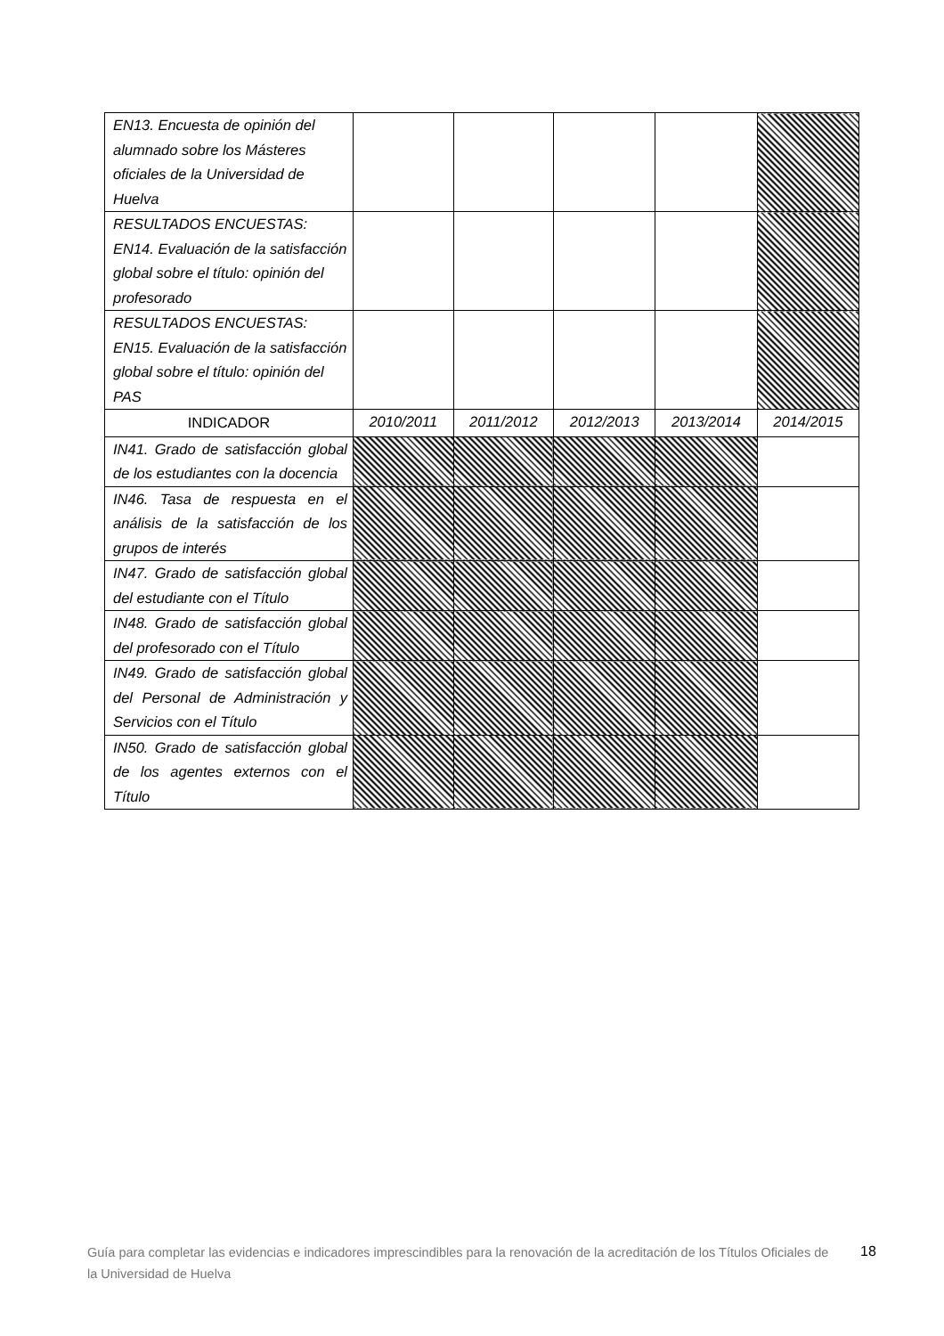| EN13. Encuesta de opinión del alumnado sobre los Másteres oficiales de la Universidad de Huelva | | | | | |
| RESULTADOS ENCUESTAS: EN14. Evaluación de la satisfacción global sobre el título: opinión del profesorado | | | | | |
| RESULTADOS ENCUESTAS: EN15. Evaluación de la satisfacción global sobre el título: opinión del PAS | | | | | |
| INDICADOR | 2010/2011 | 2011/2012 | 2012/2013 | 2013/2014 | 2014/2015 |
| IN41. Grado de satisfacción global de los estudiantes con la docencia | | | | | |
| IN46. Tasa de respuesta en el análisis de la satisfacción de los grupos de interés | | | | | |
| IN47. Grado de satisfacción global del estudiante con el Título | | | | | |
| IN48. Grado de satisfacción global del profesorado con el Título | | | | | |
| IN49. Grado de satisfacción global del Personal de Administración y Servicios con el Título | | | | | |
| IN50. Grado de satisfacción global de los agentes externos con el Título | | | | | |
Guía para completar las evidencias e indicadores imprescindibles para la renovación de la acreditación de los Títulos Oficiales de la Universidad de Huelva
18